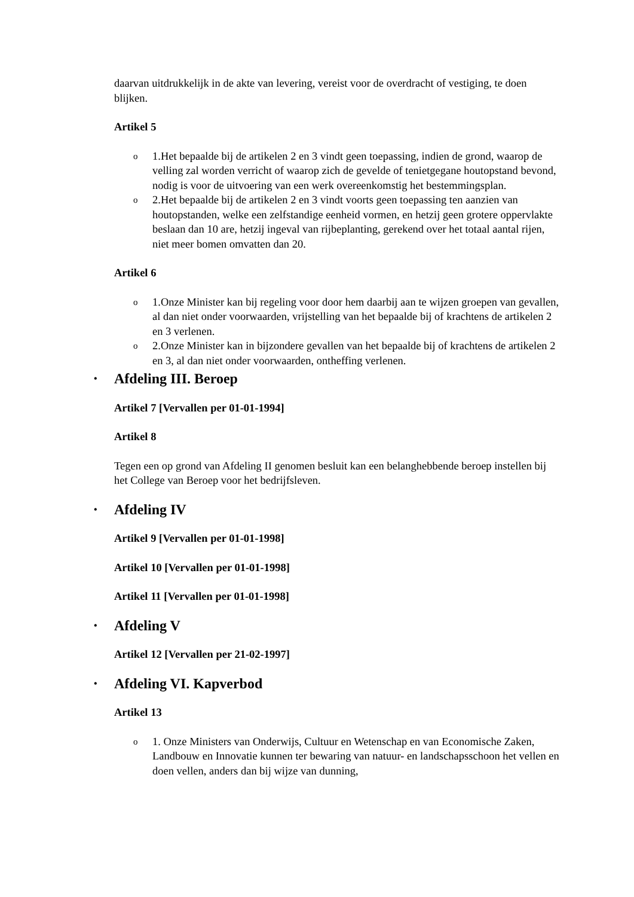daarvan uitdrukkelijk in de akte van levering, vereist voor de overdracht of vestiging, te doen blijken.
Artikel 5
o 1.Het bepaalde bij de artikelen 2 en 3 vindt geen toepassing, indien de grond, waarop de velling zal worden verricht of waarop zich de gevelde of tenietgegane houtopstand bevond, nodig is voor de uitvoering van een werk overeenkomstig het bestemmingsplan.
o 2.Het bepaalde bij de artikelen 2 en 3 vindt voorts geen toepassing ten aanzien van houtopstanden, welke een zelfstandige eenheid vormen, en hetzij geen grotere oppervlakte beslaan dan 10 are, hetzij ingeval van rijbeplanting, gerekend over het totaal aantal rijen, niet meer bomen omvatten dan 20.
Artikel 6
o 1.Onze Minister kan bij regeling voor door hem daarbij aan te wijzen groepen van gevallen, al dan niet onder voorwaarden, vrijstelling van het bepaalde bij of krachtens de artikelen 2 en 3 verlenen.
o 2.Onze Minister kan in bijzondere gevallen van het bepaalde bij of krachtens de artikelen 2 en 3, al dan niet onder voorwaarden, ontheffing verlenen.
• Afdeling III. Beroep
Artikel 7 [Vervallen per 01-01-1994]
Artikel 8
Tegen een op grond van Afdeling II genomen besluit kan een belanghebbende beroep instellen bij het College van Beroep voor het bedrijfsleven.
• Afdeling IV
Artikel 9 [Vervallen per 01-01-1998]
Artikel 10 [Vervallen per 01-01-1998]
Artikel 11 [Vervallen per 01-01-1998]
• Afdeling V
Artikel 12 [Vervallen per 21-02-1997]
• Afdeling VI. Kapverbod
Artikel 13
o 1. Onze Ministers van Onderwijs, Cultuur en Wetenschap en van Economische Zaken, Landbouw en Innovatie kunnen ter bewaring van natuur- en landschapsschoon het vellen en doen vellen, anders dan bij wijze van dunning,